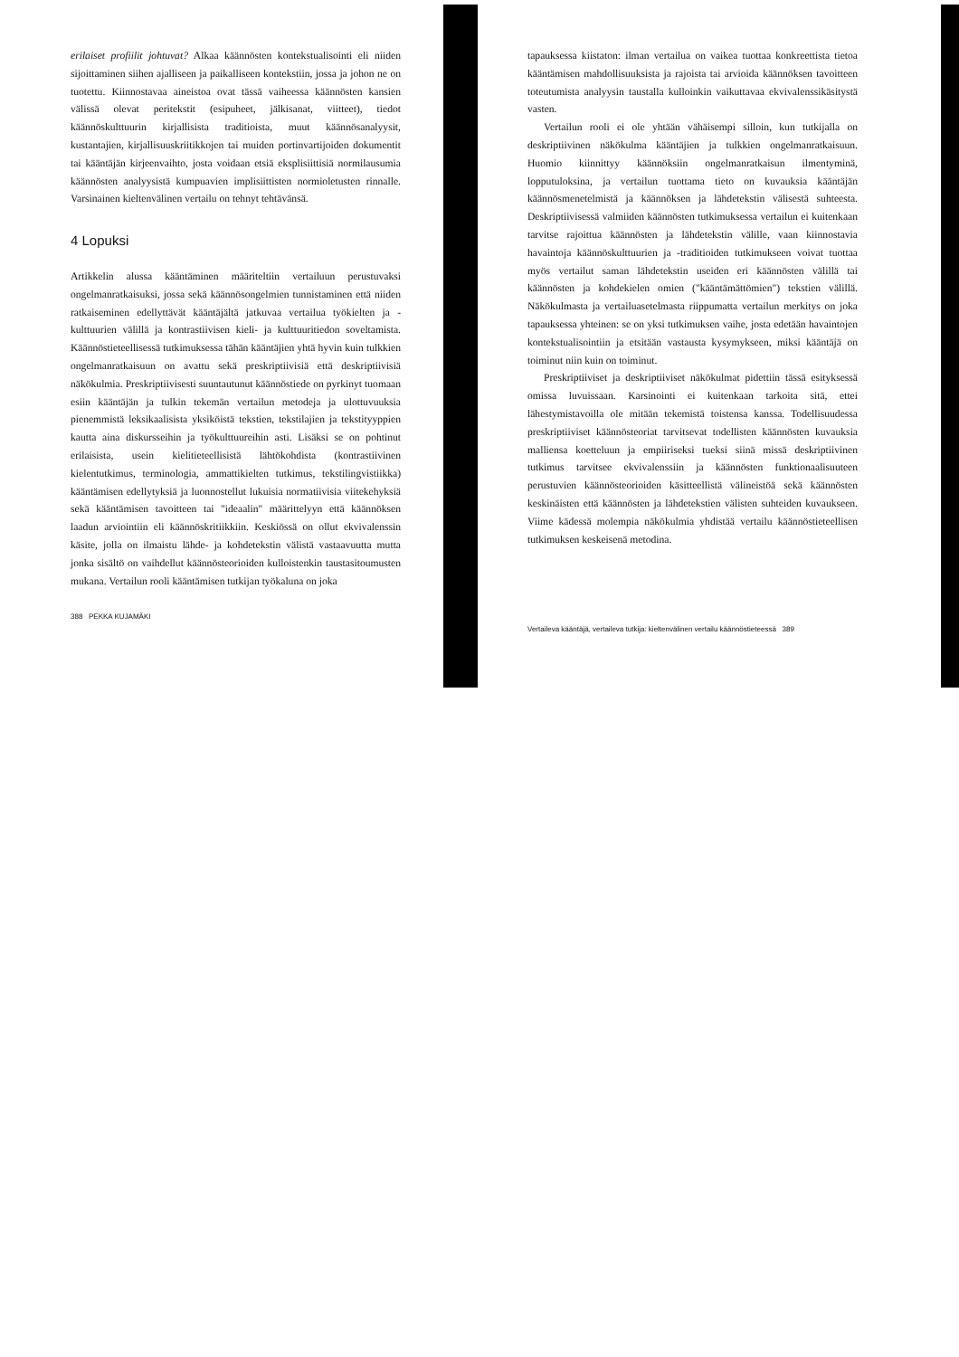erilaiset profiilit johtuvat? Alkaa käännösten kontekstualisointi eli niiden sijoittaminen siihen ajalliseen ja paikalliseen kontekstiin, jossa ja johon ne on tuotettu. Kiinnostavaa aineistoa ovat tässä vaiheessa käännösten kansien välissä olevat peritekstit (esipuheet, jälkisanat, viitteet), tiedot käännöskulttuurin kirjallisista traditioista, muut käännösanalyysit, kustantajien, kirjallisuuskriitikkojen tai muiden portinvartijoiden dokumentit tai kääntäjän kirjeenvaihto, josta voidaan etsiä eksplisiittisiä normilausumia käännösten analyysistä kumpuavien implisiittisten normioletusten rinnalle. Varsinainen kieltenvälinen vertailu on tehnyt tehtävänsä.
4 Lopuksi
Artikkelin alussa kääntäminen määriteltiin vertailuun perustuvaksi ongelmanratkaisuksi, jossa sekä käännösongelmien tunnistaminen että niiden ratkaiseminen edellyttävät kääntäjältä jatkuvaa vertailua työkielten ja -kulttuurien välillä ja kontrastiivisen kieli- ja kulttuuritiedon soveltamista. Käännöstieteellisessä tutkimuksessa tähän kääntäjien yhtä hyvin kuin tulkkien ongelmanratkaisuun on avattu sekä preskriptiivisiä että deskriptiivisiä näkökulmia. Preskriptiivisesti suuntautunut käännöstiede on pyrkinyt tuomaan esiin kääntäjän ja tulkin tekemän vertailun metodeja ja ulottuvuuksia pienemmistä leksikaalisista yksiköistä tekstien, tekstilajien ja tekstityyppien kautta aina diskursseihin ja työkulttuureihin asti. Lisäksi se on pohtinut erilaisista, usein kielitieteellisistä lähtökohdista (kontrastiivinen kielentutkimus, terminologia, ammattikielten tutkimus, tekstilingvistiikka) kääntämisen edellytyksiä ja luonnostellut lukuisia normatiivisia viitekehyksiä sekä kääntämisen tavoitteen tai "ideaalin" määrittelyyn että käännöksen laadun arviointiin eli käännöskritiikkiin. Keskiössä on ollut ekvivalenssin käsite, jolla on ilmaistu lähde- ja kohdetekstin välistä vastaavuutta mutta jonka sisältö on vaihdellut käännösteorioiden kulloistenkin taustasitoumusten mukana. Vertailun rooli kääntämisen tutkijan työkaluna on joka
388 PEKKA KUJAMÄKI
tapauksessa kiistaton: ilman vertailua on vaikea tuottaa konkreettista tietoa kääntämisen mahdollisuuksista ja rajoista tai arvioida käännöksen tavoitteen toteutumista analyysin taustalla kulloinkin vaikuttavaa ekvivalenssikäsitystä vasten.
Vertailun rooli ei ole yhtään vähäisempi silloin, kun tutkijalla on deskriptiivinen näkökulma kääntäjien ja tulkkien ongelmanratkaisuun. Huomio kiinnittyy käännöksiin ongelmanratkaisun ilmentyminä, lopputuloksina, ja vertailun tuottama tieto on kuvauksia kääntäjän käännösmenetelmistä ja käännöksen ja lähdetekstin välisestä suhteesta. Deskriptiivisessä valmiiden käännösten tutkimuksessa vertailun ei kuitenkaan tarvitse rajoittua käännösten ja lähdetekstin välille, vaan kiinnostavia havaintoja käännöskulttuurien ja -traditioiden tutkimukseen voivat tuottaa myös vertailut saman lähdetekstin useiden eri käännösten välillä tai käännösten ja kohdekielen omien ("kääntämättömien") tekstien välillä. Näkökulmasta ja vertailuasetelmasta riippumatta vertailun merkitys on joka tapauksessa yhteinen: se on yksi tutkimuksen vaihe, josta edetään havaintojen kontekstualisointiin ja etsitään vastausta kysymykseen, miksi kääntäjä on toiminut niin kuin on toiminut.
Preskriptiiviset ja deskriptiiviset näkökulmat pidettiin tässä esityksessä omissa luvuissaan. Karsinointi ei kuitenkaan tarkoita sitä, ettei lähestymistavoilla ole mitään tekemistä toistensa kanssa. Todellisuudessa preskriptiiviset käännösteoriat tarvitsevat todellisten käännösten kuvauksia malliensa koetteluun ja empiiriseksi tueksi siinä missä deskriptiivinen tutkimus tarvitsee ekvivalenssiin ja käännösten funktionaalisuuteen perustuvien käännösteorioiden käsitteellistä välineistöä sekä käännösten keskinäisten että käännösten ja lähdetekstien välisten suhteiden kuvaukseen. Viime kädessä molempia näkökulmia yhdistää vertailu käännöstieteellisen tutkimuksen keskeisenä metodina.
Vertaileva kääntäjä, vertaileva tutkija: kieltenvälinen vertailu käännöstieteessä 389